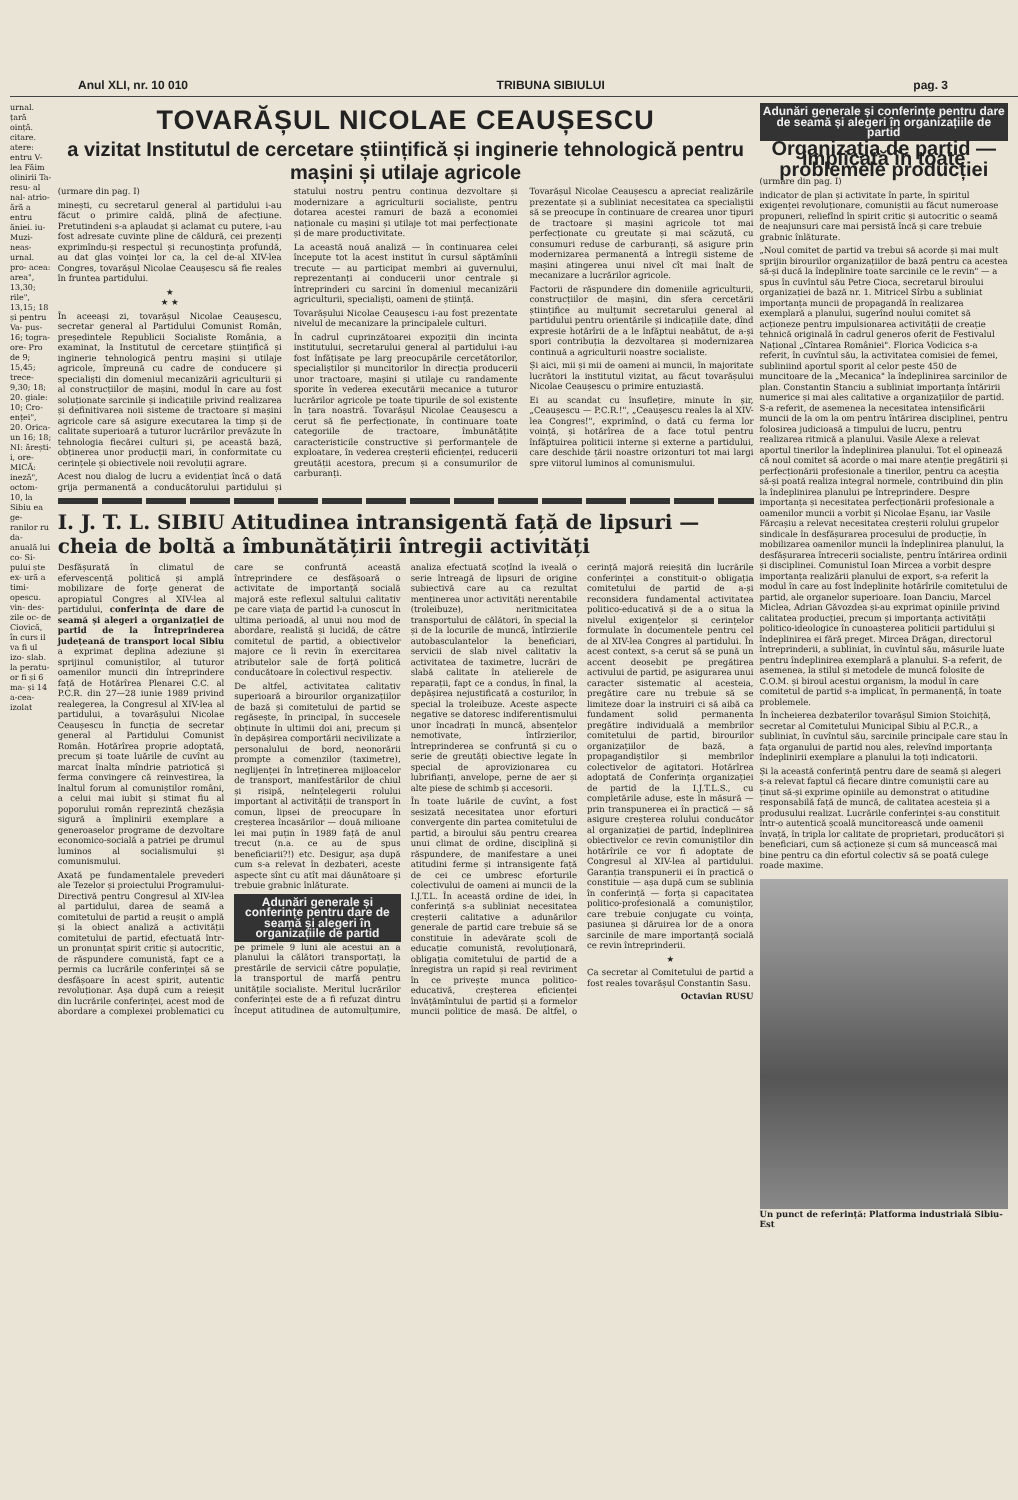Anul XLI, nr. 10 010 TRIBUNA SIBIULUI pag. 3
urnal. țară oință. citare. atere: entru V-lea Făim olinirii Ta- resu- al nal- atrio- ără a entru ăniei. iu- Muzi- neas- urnal. pro- acea: area", 13,30; rile", 13,15; 18 și pentru Va- pus- 16; togra- ore- Pro de 9; 15,45; trece- 9,30; 18; 20. giale: 10; Cro- enței", 20. Orica- un 16; 18; NI: ărești- i, ore- MICĂ: ineză", octom- 10, la Sibiu ea ge- ranilor ru da- anuală lui co- Si- pului ște ex- ură a timi- opescu. vin- des- zile oc- de Ciovică, în curs il va fi ul izo- slab. la peratu- or fi și 6 ma- și 14 a-cea- izolat
TOVARĂȘUL NICOLAE CEAUȘESCU
a vizitat Institutul de cercetare științifică și inginerie tehnologică pentru mașini și utilaje agricole
(urmare din pag. I)
minești, cu secretarul general al partidului i-au făcut o primire caldă, plină de afecțiune. Pretutindeni s-a aplaudat și aclamat cu putere, i-au fost adresate cuvinte pline de căldură, cei prezenți exprimîndu-și respectul și recunoștința profundă, au dat glas voinței lor ca, la cel de-al XIV-lea Congres, tovarășul Nicolae Ceaușescu să fie reales în fruntea partidului.
★
★ ★
În aceeași zi, tovarășul Nicolae Ceaușescu, secretar general al Partidului Comunist Român, președintele Republicii Socialiste România, a examinat, la Institutul de cercetare științifică și inginerie tehnologică pentru mașini și utilaje agricole, împreună cu cadre de conducere și specialiști din domeniul mecanizării agriculturii și al construcțiilor de mașini, modul în care au fost soluționate sarcinile și indicațiile privind realizarea și definitivarea noii sisteme de tractoare și mașini agricole care să asigure executarea la timp și de calitate superioară a tuturor lucrărilor prevăzute în tehnologia fiecărei culturi și, pe această bază, obținerea unor producții mari, în conformitate cu cerințele și obiectivele noii revoluții agrare.
Acest nou dialog de lucru a evidențiat încă o dată grija permanentă a conducătorului partidului și statului nostru pentru continua dezvoltare și modernizare a agriculturii socialiste, pentru dotarea acestei ramuri de bază a economiei naționale cu mașini și utilaje tot mai perfecționate și de mare productivitate.
La această nouă analiză — în continuarea celei începute tot la acest institut în cursul săptămînii trecute — au participat membri ai guvernului, reprezentanți ai conducerii unor centrale și întreprinderi cu sarcini în domeniul mecanizării agriculturii, specialiști, oameni de știință.
Tovarășului Nicolae Ceaușescu i-au fost prezentate nivelul de mecanizare la principalele culturi.
În cadrul cuprinzătoarei expoziții din incinta institutului, secretarului general al partidului i-au fost înfățișate pe larg preocupările cercetătorilor, specialiștilor și muncitorilor în direcția producerii unor tractoare, mașini și utilaje cu randamente sporite în vederea executării mecanice a tuturor lucrărilor agricole pe toate tipurile de sol existente în țara noastră. Tovarășul Nicolae Ceaușescu a cerut să fie perfecționate, în continuare toate categoriile de tractoare, îmbunătățite caracteristicile constructive și performanțele de exploatare, în vederea creșterii eficienței, reducerii greutății acestora, precum și a consumurilor de carburanți.
Tovarășul Nicolae Ceaușescu a apreciat realizările prezentate și a subliniat necesitatea ca specialiștii să se preocupe în continuare de crearea unor tipuri de tractoare și mașini agricole tot mai perfecționate cu greutate și mai scăzută, cu consumuri reduse de carburanți, să asigure prin modernizarea permanentă a întregii sisteme de mașini atingerea unui nivel cît mai înalt de mecanizare a lucrărilor agricole.
Factorii de răspundere din domeniile agriculturii, construcțiilor de mașini, din sfera cercetării științifice au mulțumit secretarului general al partidului pentru orientările și indicațiile date, dînd expresie hotărîrii de a le înfăptui neabătut, de a-și spori contribuția la dezvoltarea și modernizarea continuă a agriculturii noastre socialiste.
Și aici, mii și mii de oameni ai muncii, în majoritate lucrători la institutul vizitat, au făcut tovarășului Nicolae Ceaușescu o primire entuziastă.
Ei au scandat cu însuflețire, minute în șir, „Ceaușescu — P.C.R.!", „Ceaușescu reales la al XIV-lea Congres!", exprimînd, o dată cu ferma lor voință, și hotărîrea de a face totul pentru înfăptuirea politicii interne și externe a partidului, care deschide țării noastre orizonturi tot mai largi spre viitorul luminos al comunismului.
I. J. T. L. SIBIU Atitudinea intransigentă față de lipsuri — cheia de boltă a îmbunătățirii întregii activități
Desfășurată în climatul de efervescență politică și amplă mobilizare de forțe generat de apropiatul Congres al XIV-lea al partidului, conferința de dare de seamă și alegeri a organizației de partid de la Întreprinderea județeană de transport local Sibiu a exprimat deplina adeziune și sprijinul comuniștilor, al tuturor oamenilor muncii din întreprindere față de Hotărîrea Plenarei C.C. al P.C.R. din 27—28 iunie 1989 privind realegerea, la Congresul al XIV-lea al partidului, a tovarășului Nicolae Ceaușescu în funcția de secretar general al Partidului Comunist Român. Hotărîrea proprie adoptată, precum și toate luările de cuvînt au marcat înalta mîndrie patriotică și ferma convingere că reinvestirea, la înaltul forum al comuniștilor români, a celui mai iubit și stimat fiu al poporului român reprezintă chezășia sigură a împlinirii exemplare a generoaselor programe de dezvoltare economico-socială a patriei pe drumul luminos al socialismului și comunismului.
Axată pe fundamentalele prevederi ale Tezelor și proiectului Programului-Directivă pentru Congresul al XIV-lea al partidului, darea de seamă a comitetului de partid a reușit o amplă și la obiect analiză a activității comitetului de partid, efectuată într-un pronunțat spirit critic și autocritic, de răspundere comunistă, fapt ce a permis ca lucrările conferinței să se desfășoare în acest spirit, autentic revoluționar. Așa după cum a reieșit din lucrările conferinței, acest mod de abordare a complexei problematici cu care se confruntă această întreprindere ce desfășoară o activitate de importanță socială majoră este reflexul saltului calitativ pe care viața de partid l-a cunoscut în ultima perioadă, al unui nou mod de abordare, realistă și lucidă, de către comitetul de partid, a obiectivelor majore ce îi revin în exercitarea atributelor sale de forță politică conducătoare în colectivul respectiv.
De altfel, activitatea calitativ superioară a birourilor organizațiilor de bază și comitetului de partid se regăsește, în principal, în succesele obținute în ultimii doi ani, precum și în depășirea comportării necivilizate a personalului de bord, neonorării prompte a comenzilor (taximetre), neglijenței în întreținerea mijloacelor de transport, manifestărilor de chiul și risipă, neînțelegerii rolului important al activității de transport în comun, lipsei de preocupare în creșterea încasărilor — două milioane lei mai puțin în 1989 față de anul trecut (n.a. ce au de spus beneficiarii?!) etc. Desigur, așa după cum s-a relevat în dezbateri, aceste aspecte sînt cu atît mai dăunătoare și trebuie grabnic înlăturate.
Adunări generale și conferințe pentru dare de seamă și alegeri în organizațiile de partid
pe primele 9 luni ale acestui an a planului la călători transportați, la prestările de servicii către populație, la transportul de marfă pentru unitățile socialiste. Meritul lucrărilor conferinței este de a fi refuzat dintru început atitudinea de automulțumire, analiza efectuată scoțînd la iveală o serie întreagă de lipsuri de origine subiectivă care au ca rezultat menținerea unor activități nerentabile (troleibuze), neritmicitatea transportului de călători, în special la și de la locurile de muncă, întîrzierile autobasculantelor la beneficiari, servicii de slab nivel calitativ la activitatea de taximetre, lucrări de slabă calitate în atelierele de reparații, fapt ce a condus, în final, la depășirea nejustificată a costurilor, în special la troleibuze. Aceste aspecte negative se datoresc indiferentismului unor încadrați în muncă, absențelor nemotivate, întîrzierilor, întreprinderea se confruntă și cu o serie de greutăți obiective legate în special de aprovizionarea cu lubrifianți, anvelope, perne de aer și alte piese de schimb și accesorii.
În toate luările de cuvînt, a fost sesizată necesitatea unor eforturi convergente din partea comitetului de partid, a biroului său pentru crearea unui climat de ordine, disciplină și răspundere, de manifestare a unei atitudini ferme și intransigente față de cei ce umbresc eforturile colectivului de oameni ai muncii de la I.J.T.L. În această ordine de idei, în conferință s-a subliniat necesitatea creșterii calitative a adunărilor generale de partid care trebuie să se constituie în adevărate școli de educație comunistă, revoluționară, obligația comitetului de partid de a înregistra un rapid și real reviriment în ce privește munca politico-educativă, creșterea eficienței învățămîntului de partid și a formelor muncii politice de masă. De altfel, o cerință majoră reieșită din lucrările conferinței a constituit-o obligația comitetului de partid de a-și reconsidera fundamental activitatea politico-educativă și de a o situa la nivelul exigențelor și cerințelor formulate în documentele pentru cel de al XIV-lea Congres al partidului. În acest context, s-a cerut să se pună un accent deosebit pe pregătirea activului de partid, pe asigurarea unui caracter sistematic al acesteia, pregătire care nu trebuie să se limiteze doar la instruiri ci să aibă ca fundament solid permanenta pregătire individuală a membrilor comitetului de partid, birourilor organizațiilor de bază, a propagandiștilor și membrilor colectivelor de agitatori. Hotărîrea adoptată de Conferința organizației de partid de la I.J.T.L.S., cu completările aduse, este în măsură — prin transpunerea ei în practică — să asigure creșterea rolului conducător al organizației de partid, îndeplinirea obiectivelor ce revin comuniștilor din hotărîrile ce vor fi adoptate de Congresul al XIV-lea al partidului. Garanția transpunerii ei în practică o constituie — așa după cum se sublinia în conferință — forța și capacitatea politico-profesională a comuniștilor, care trebuie conjugate cu voința, pasiunea și dăruirea lor de a onora sarcinile de mare importanță socială ce revin întreprinderii.
★
Ca secretar al Comitetului de partid a fost reales tovarășul Constantin Sasu.
Octavian RUSU
Adunări generale și conferințe pentru dare de seamă și alegeri în organizațiile de partid
Organizația de partid — implicată în toate problemele producției
(urmare din pag. I)
indicator de plan și activitate în parte, în spiritul exigenței revoluționare, comuniștii au făcut numeroase propuneri, reliefînd în spirit critic și autocritic o seamă de neajunsuri care mai persistă încă și care trebuie grabnic înlăturate.
„Noul comitet de partid va trebui să acorde și mai mult sprijin birourilor organizațiilor de bază pentru ca acestea să-și ducă la îndeplinire toate sarcinile ce le revin" — a spus în cuvîntul său Petre Cioca, secretarul biroului organizației de bază nr. 1. Mitricel Sîrbu a subliniat importanța muncii de propagandă în realizarea exemplară a planului, sugerînd noului comitet să acționeze pentru impulsionarea activității de creație tehnică originală în cadrul generos oferit de Festivalul Național „Cîntarea României". Florica Vodicica s-a referit, în cuvîntul său, la activitatea comisiei de femei, subliniind aportul sporit al celor peste 450 de muncitoare de la „Mecanica" la îndeplinirea sarcinilor de plan. Constantin Stanciu a subliniat importanța întăririi numerice și mai ales calitative a organizațiilor de partid. S-a referit, de asemenea la necesitatea intensificării muncii de la om la om pentru întărirea disciplinei, pentru folosirea judicioasă a timpului de lucru, pentru realizarea ritmică a planului. Vasile Alexe a relevat aportul tinerilor la îndeplinirea planului. Tot el opinează că noul comitet să acorde o mai mare atenție pregătirii și perfecționării profesionale a tinerilor, pentru ca aceștia să-și poată realiza integral normele, contribuind din plin la îndeplinirea planului pe întreprindere. Despre importanța și necesitatea perfecționării profesionale a oamenilor muncii a vorbit și Nicolae Eșanu, iar Vasile Fărcașiu a relevat necesitatea creșterii rolului grupelor sindicale în desfășurarea procesului de producție, în mobilizarea oamenilor muncii la îndeplinirea planului, la desfășurarea întrecerii socialiste, pentru întărirea ordinii și disciplinei. Comunistul Ioan Mircea a vorbit despre importanța realizării planului de export, s-a referit la modul în care au fost îndeplinite hotărîrile comitetului de partid, ale organelor superioare. Ioan Danciu, Marcel Miclea, Adrian Găvozdea și-au exprimat opiniile privind calitatea producției, precum și importanța activității politico-ideologice în cunoașterea politicii partidului și îndeplinirea ei fără preget. Mircea Drăgan, directorul întreprinderii, a subliniat, în cuvîntul său, măsurile luate pentru îndeplinirea exemplară a planului. S-a referit, de asemenea, la stilul și metodele de muncă folosite de C.O.M. și biroul acestui organism, la modul în care comitetul de partid s-a implicat, în permanență, în toate problemele.
În încheierea dezbaterilor tovarășul Simion Stoichiță, secretar al Comitetului Municipal Sibiu al P.C.R., a subliniat, în cuvîntul său, sarcinile principale care stau în fața organului de partid nou ales, relevînd importanța îndeplinirii exemplare a planului la toți indicatorii.
Și la această conferință pentru dare de seamă și alegeri s-a relevat faptul că fiecare dintre comuniștii care au ținut să-și exprime opiniile au demonstrat o atitudine responsabilă față de muncă, de calitatea acesteia și a produsului realizat. Lucrările conferinței s-au constituit într-o autentică școală muncitorească unde oamenii învață, în tripla lor calitate de proprietari, producători și beneficiari, cum să acționeze și cum să muncească mai bine pentru ca din efortul colectiv să se poată culege roade maxime.
Un punct de referință: Platforma industrială Sibiu-Est